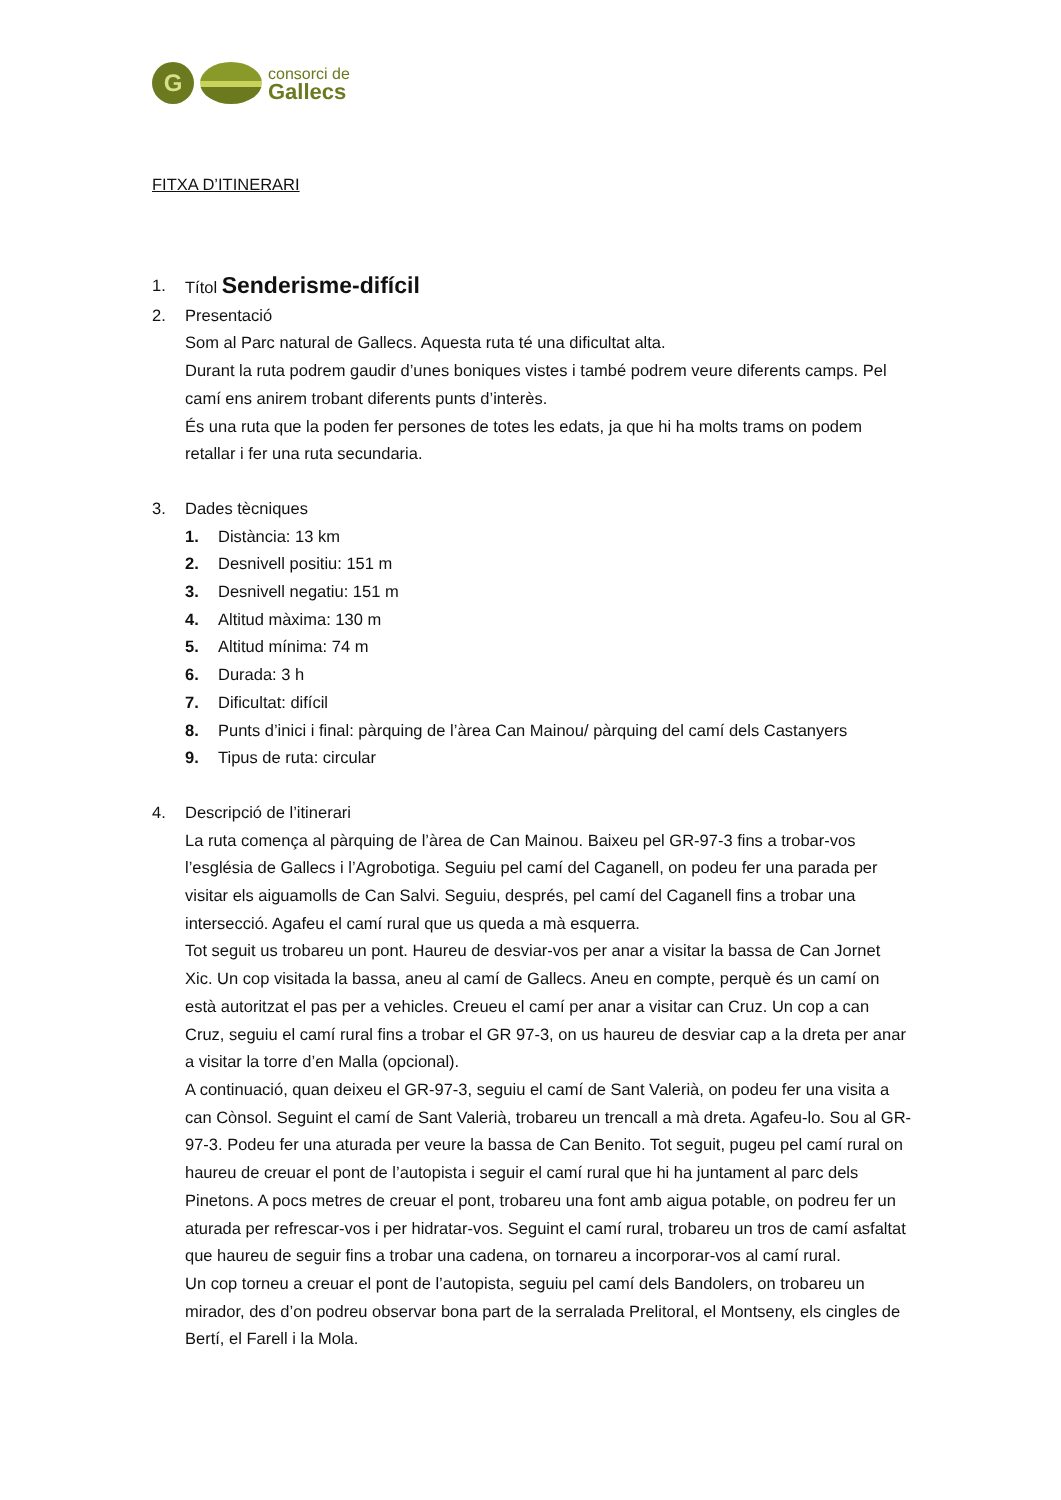G
consorci de
Gallecs
FITXA D’ITINERARI
1. Títol Senderisme-difícil
2. Presentació
Som al Parc natural de Gallecs. Aquesta ruta té una dificultat alta.
Durant la ruta podrem gaudir d’unes boniques vistes i també podrem veure diferents camps. Pel camí ens anirem trobant diferents punts d’interès.
És una ruta que la poden fer persones de totes les edats, ja que hi ha molts trams on podem retallar i fer una ruta secundaria.
3. Dades tècniques
1. Distància: 13 km
2. Desnivell positiu: 151 m
3. Desnivell negatiu: 151 m
4. Altitud màxima: 130 m
5. Altitud mínima: 74 m
6. Durada: 3 h
7. Dificultat: difícil
8. Punts d’inici i final: pàrquing de l’àrea Can Mainou/ pàrquing del camí dels Castanyers
9. Tipus de ruta: circular
4. Descripció de l’itinerari
La ruta comença al pàrquing de l’àrea de Can Mainou. Baixeu pel GR-97-3 fins a trobar-vos l’església de Gallecs i l’Agrobotiga. Seguiu pel camí del Caganell, on podeu fer una parada per visitar els aiguamolls de Can Salvi. Seguiu, després, pel camí del Caganell fins a trobar una intersecció. Agafeu el camí rural que us queda a mà esquerra.
Tot seguit us trobareu un pont. Haureu de desviar-vos per anar a visitar la bassa de Can Jornet Xic. Un cop visitada la bassa, aneu al camí de Gallecs. Aneu en compte, perquè és un camí on està autoritzat el pas per a vehicles. Creueu el camí per anar a visitar can Cruz. Un cop a can Cruz, seguiu el camí rural fins a trobar el GR 97-3, on us haureu de desviar cap a la dreta per anar a visitar la torre d’en Malla (opcional).
A continuació, quan deixeu el GR-97-3, seguiu el camí de Sant Valerià, on podeu fer una visita a can Cònsol. Seguint el camí de Sant Valerià, trobareu un trencall a mà dreta. Agafeu-lo. Sou al GR-97-3. Podeu fer una aturada per veure la bassa de Can Benito. Tot seguit, pugeu pel camí rural on haureu de creuar el pont de l’autopista i seguir el camí rural que hi ha juntament al parc dels Pinetons. A pocs metres de creuar el pont, trobareu una font amb aigua potable, on podreu fer un aturada per refrescar-vos i per hidratar-vos. Seguint el camí rural, trobareu un tros de camí asfaltat que haureu de seguir fins a trobar una cadena, on tornareu a incorporar-vos al camí rural.
Un cop torneu a creuar el pont de l’autopista, seguiu pel camí dels Bandolers, on trobareu un mirador, des d’on podreu observar bona part de la serralada Prelitoral, el Montseny, els cingles de Bertí, el Farell i la Mola.